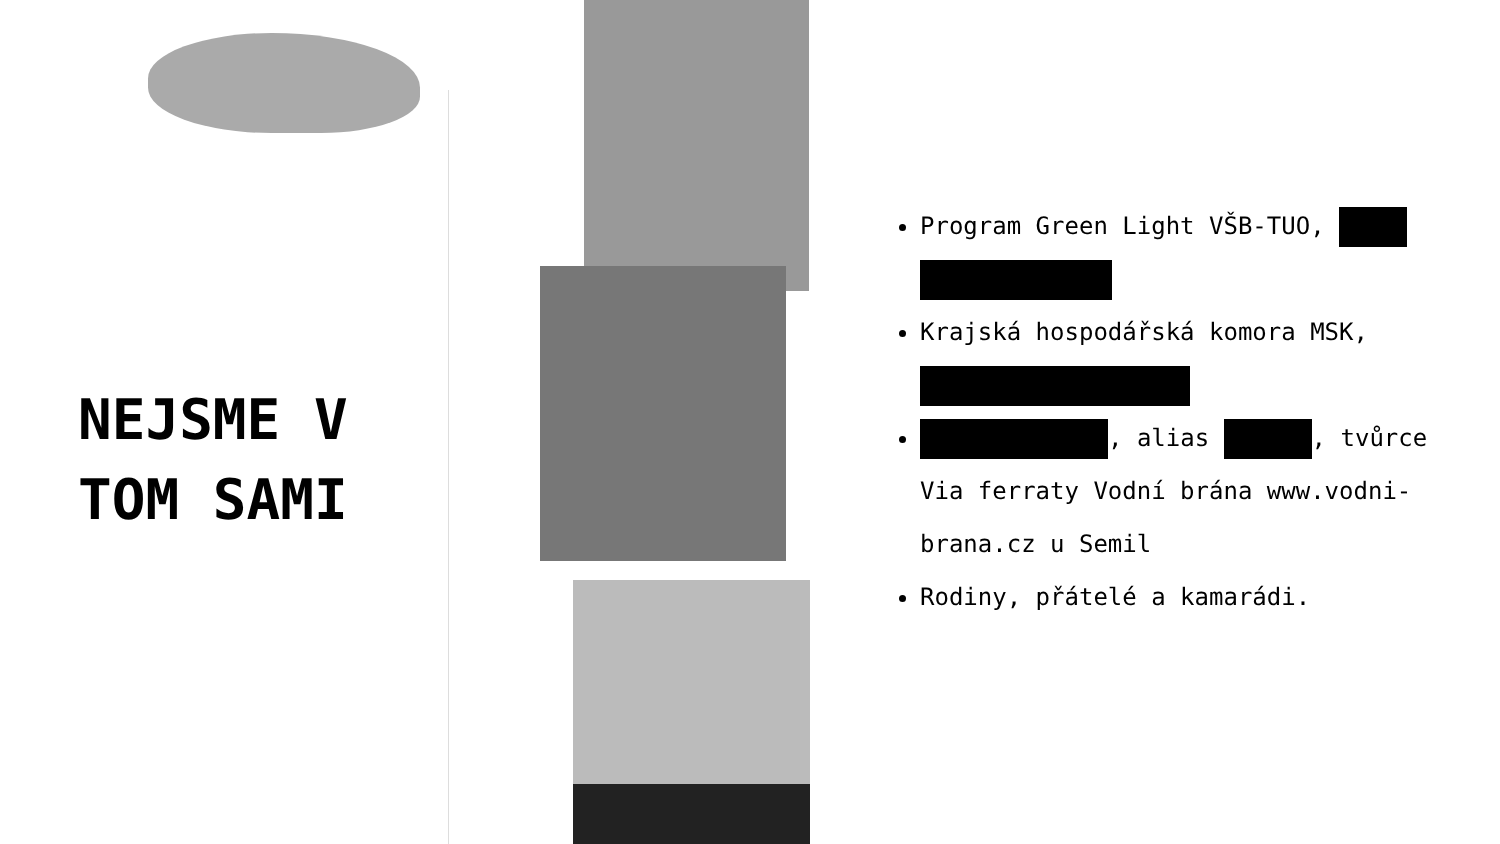NEJSME V
TOM SAMI
Program Green Light VŠB-TUO,
Krajská hospodářská komora MSK,
, alias , tvůrce Via ferraty Vodní brána www.vodni-brana.cz u Semil
Rodiny, přátelé a kamarádi.